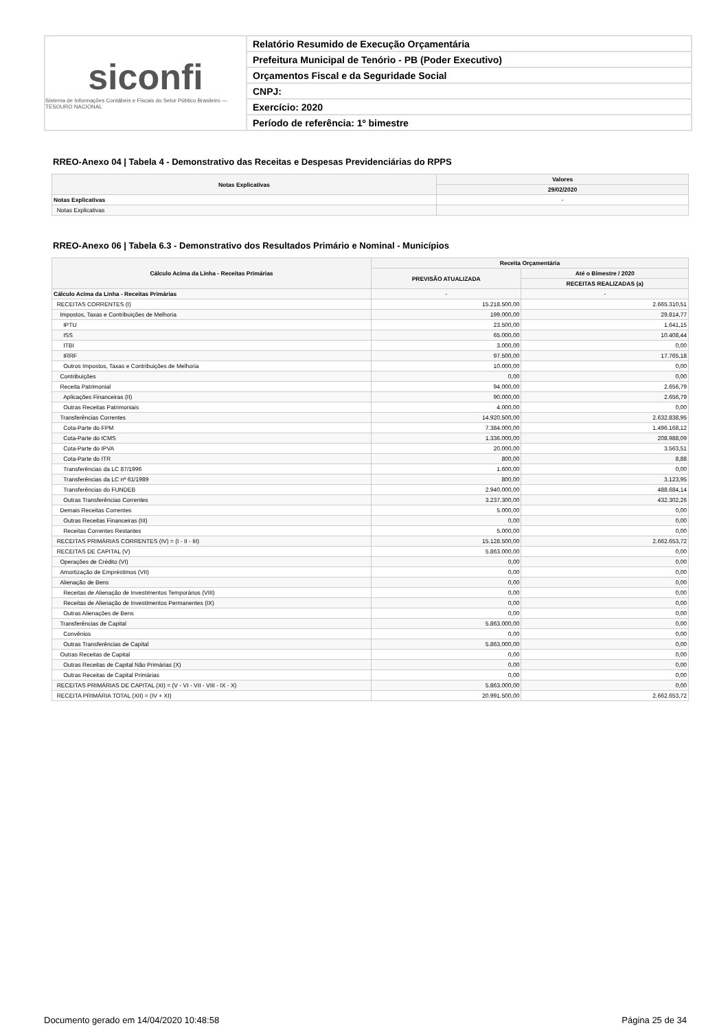siconfi
Sistema de Informações Contábeis e Fiscais do Setor Público Brasileiro — TESOURO NACIONAL
Relatório Resumido de Execução Orçamentária
Prefeitura Municipal de Tenório - PB (Poder Executivo)
Orçamentos Fiscal e da Seguridade Social
CNPJ:
Exercício: 2020
Período de referência: 1º bimestre
RREO-Anexo 04 | Tabela 4 - Demonstrativo das Receitas e Despesas Previdenciárias do RPPS
| Notas Explicativas | Valores |
| --- | --- |
| | 29/02/2020 |
| Notas Explicativas | - |
| Notas Explicativas | |
RREO-Anexo 06 | Tabela 6.3 - Demonstrativo dos Resultados Primário e Nominal - Municípios
| Cálculo Acima da Linha - Receitas Primárias | Receita Orçamentária | |
| --- | --- | --- |
| | PREVISÃO ATUALIZADA | Até o Bimestre / 2020 |
| | | RECEITAS REALIZADAS (a) |
| Cálculo Acima da Linha - Receitas Primárias | - | - |
| RECEITAS CORRENTES (I) | 15.218.500,00 | 2.665.310,51 |
| Impostos, Taxas e Contribuições de Melhoria | 199.000,00 | 29.814,77 |
| IPTU | 23.500,00 | 1.641,15 |
| ISS | 65.000,00 | 10.408,44 |
| ITBI | 3.000,00 | 0,00 |
| IRRF | 97.500,00 | 17.765,18 |
| Outros Impostos, Taxas e Contribuições de Melhoria | 10.000,00 | 0,00 |
| Contribuições | 0,00 | 0,00 |
| Receita Patrimonial | 94.000,00 | 2.656,79 |
| Aplicações Financeiras (II) | 90.000,00 | 2.656,79 |
| Outras Receitas Patrimoniais | 4.000,00 | 0,00 |
| Transferências Correntes | 14.920.500,00 | 2.632.838,95 |
| Cota-Parte do FPM | 7.384.000,00 | 1.496.168,12 |
| Cota-Parte do ICMS | 1.336.000,00 | 208.988,09 |
| Cota-Parte do IPVA | 20.000,00 | 3.563,51 |
| Cota-Parte do ITR | 800,00 | 8,88 |
| Transferências da LC 87/1996 | 1.600,00 | 0,00 |
| Transferências da LC nº 61/1989 | 800,00 | 3.123,95 |
| Transferências do FUNDEB | 2.940.000,00 | 488.684,14 |
| Outras Transferências Correntes | 3.237.300,00 | 432.302,26 |
| Demais Receitas Correntes | 5.000,00 | 0,00 |
| Outras Receitas Financeiras (III) | 0,00 | 0,00 |
| Receitas Correntes Restantes | 5.000,00 | 0,00 |
| RECEITAS PRIMÁRIAS CORRENTES (IV) = (I - II - III) | 15.128.500,00 | 2.662.653,72 |
| RECEITAS DE CAPITAL (V) | 5.863.000,00 | 0,00 |
| Operações de Crédito (VI) | 0,00 | 0,00 |
| Amortização de Empréstimos (VII) | 0,00 | 0,00 |
| Alienação de Bens | 0,00 | 0,00 |
| Receitas de Alienação de Investimentos Temporários (VIII) | 0,00 | 0,00 |
| Receitas de Alienação de Investimentos Permanentes (IX) | 0,00 | 0,00 |
| Outras Alienações de Bens | 0,00 | 0,00 |
| Transferências de Capital | 5.863.000,00 | 0,00 |
| Convênios | 0,00 | 0,00 |
| Outras Transferências de Capital | 5.863.000,00 | 0,00 |
| Outras Receitas de Capital | 0,00 | 0,00 |
| Outras Receitas de Capital Não Primárias (X) | 0,00 | 0,00 |
| Outras Receitas de Capital Primárias | 0,00 | 0,00 |
| RECEITAS PRIMÁRIAS DE CAPITAL (XI) = (V - VI - VII - VIII - IX - X) | 5.863.000,00 | 0,00 |
| RECEITA PRIMÁRIA TOTAL (XII) = (IV + XI) | 20.991.500,00 | 2.662.653,72 |
Documento gerado em 14/04/2020 10:48:58
Página 25 de 34